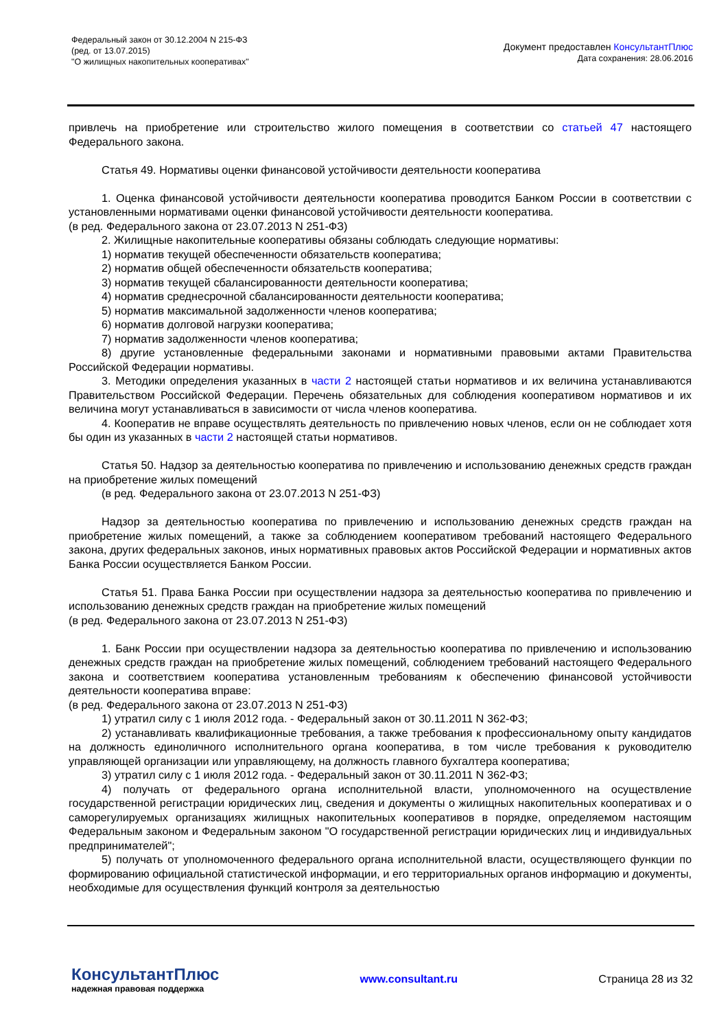Федеральный закон от 30.12.2004 N 215-ФЗ
(ред. от 13.07.2015)
"О жилищных накопительных кооперативах"
Документ предоставлен КонсультантПлюс
Дата сохранения: 28.06.2016
привлечь на приобретение или строительство жилого помещения в соответствии со статьей 47 настоящего Федерального закона.
Статья 49. Нормативы оценки финансовой устойчивости деятельности кооператива
1. Оценка финансовой устойчивости деятельности кооператива проводится Банком России в соответствии с установленными нормативами оценки финансовой устойчивости деятельности кооператива.
(в ред. Федерального закона от 23.07.2013 N 251-ФЗ)
2. Жилищные накопительные кооперативы обязаны соблюдать следующие нормативы:
1) норматив текущей обеспеченности обязательств кооператива;
2) норматив общей обеспеченности обязательств кооператива;
3) норматив текущей сбалансированности деятельности кооператива;
4) норматив среднесрочной сбалансированности деятельности кооператива;
5) норматив максимальной задолженности членов кооператива;
6) норматив долговой нагрузки кооператива;
7) норматив задолженности членов кооператива;
8) другие установленные федеральными законами и нормативными правовыми актами Правительства Российской Федерации нормативы.
3. Методики определения указанных в части 2 настоящей статьи нормативов и их величина устанавливаются Правительством Российской Федерации. Перечень обязательных для соблюдения кооперативом нормативов и их величина могут устанавливаться в зависимости от числа членов кооператива.
4. Кооператив не вправе осуществлять деятельность по привлечению новых членов, если он не соблюдает хотя бы один из указанных в части 2 настоящей статьи нормативов.
Статья 50. Надзор за деятельностью кооператива по привлечению и использованию денежных средств граждан на приобретение жилых помещений
(в ред. Федерального закона от 23.07.2013 N 251-ФЗ)
Надзор за деятельностью кооператива по привлечению и использованию денежных средств граждан на приобретение жилых помещений, а также за соблюдением кооперативом требований настоящего Федерального закона, других федеральных законов, иных нормативных правовых актов Российской Федерации и нормативных актов Банка России осуществляется Банком России.
Статья 51. Права Банка России при осуществлении надзора за деятельностью кооператива по привлечению и использованию денежных средств граждан на приобретение жилых помещений
(в ред. Федерального закона от 23.07.2013 N 251-ФЗ)
1. Банк России при осуществлении надзора за деятельностью кооператива по привлечению и использованию денежных средств граждан на приобретение жилых помещений, соблюдением требований настоящего Федерального закона и соответствием кооператива установленным требованиям к обеспечению финансовой устойчивости деятельности кооператива вправе:
(в ред. Федерального закона от 23.07.2013 N 251-ФЗ)
1) утратил силу с 1 июля 2012 года. - Федеральный закон от 30.11.2011 N 362-ФЗ;
2) устанавливать квалификационные требования, а также требования к профессиональному опыту кандидатов на должность единоличного исполнительного органа кооператива, в том числе требования к руководителю управляющей организации или управляющему, на должность главного бухгалтера кооператива;
3) утратил силу с 1 июля 2012 года. - Федеральный закон от 30.11.2011 N 362-ФЗ;
4) получать от федерального органа исполнительной власти, уполномоченного на осуществление государственной регистрации юридических лиц, сведения и документы о жилищных накопительных кооперативах и о саморегулируемых организациях жилищных накопительных кооперативов в порядке, определяемом настоящим Федеральным законом и Федеральным законом "О государственной регистрации юридических лиц и индивидуальных предпринимателей";
5) получать от уполномоченного федерального органа исполнительной власти, осуществляющего функции по формированию официальной статистической информации, и его территориальных органов информацию и документы, необходимые для осуществления функций контроля за деятельностью
КонсультантПлюс
надежная правовая поддержка
www.consultant.ru Страница 28 из 32